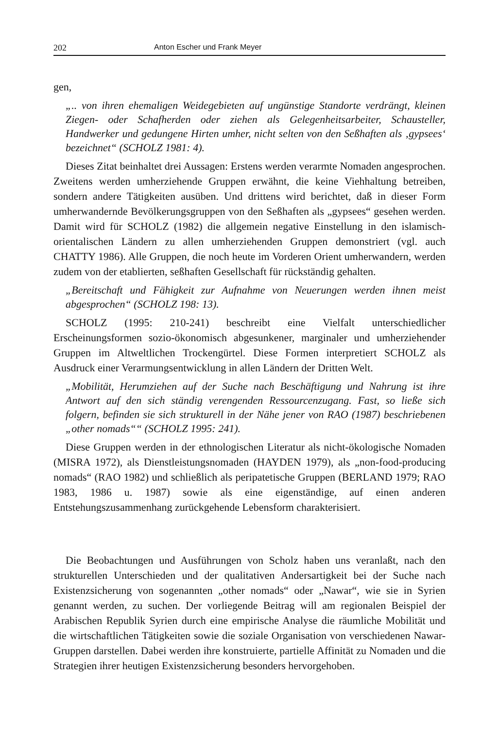202 Anton Escher und Frank Meyer
gen,
„.. von ihren ehemaligen Weidegebieten auf ungünstige Standorte verdrängt, kleinen Ziegen- oder Schafherden oder ziehen als Gelegenheitsarbeiter, Schausteller, Handwerker und gedungene Hirten umher, nicht selten von den Seßhaften als ‚gypsees‘ bezeichnet“ (SCHOLZ 1981: 4).
Dieses Zitat beinhaltet drei Aussagen: Erstens werden verarmte Nomaden angesprochen. Zweitens werden umherziehende Gruppen erwähnt, die keine Viehhaltung betreiben, sondern andere Tätigkeiten ausüben. Und drittens wird berichtet, daß in dieser Form umherwandernde Bevölkerungsgruppen von den Seßhaften als „gypsees“ gesehen werden. Damit wird für SCHOLZ (1982) die allgemein negative Einstellung in den islamisch-orientalischen Ländern zu allen umherziehenden Gruppen demonstriert (vgl. auch CHATTY 1986). Alle Gruppen, die noch heute im Vorderen Orient umherwandern, werden zudem von der etablierten, seßhaften Gesellschaft für rückständig gehalten.
„Bereitschaft und Fähigkeit zur Aufnahme von Neuerungen werden ihnen meist abgesprochen“ (SCHOLZ 198: 13).
SCHOLZ (1995: 210-241) beschreibt eine Vielfalt unterschiedlicher Erscheinungsformen sozio-ökonomisch abgesunkener, marginaler und umherziehender Gruppen im Altweltlichen Trockengürtel. Diese Formen interpretiert SCHOLZ als Ausdruck einer Verarmungsentwicklung in allen Ländern der Dritten Welt.
„Mobilität, Herumziehen auf der Suche nach Beschäftigung und Nahrung ist ihre Antwort auf den sich ständig verengenden Ressourcenzugang. Fast, so ließe sich folgern, befinden sie sich strukturell in der Nähe jener von RAO (1987) beschriebenen „other nomads““ (SCHOLZ 1995: 241).
Diese Gruppen werden in der ethnologischen Literatur als nicht-ökologische Nomaden (MISRA 1972), als Dienstleistungsnomaden (HAYDEN 1979), als „non-food-producing nomads“ (RAO 1982) und schließlich als peripatetische Gruppen (BERLAND 1979; RAO 1983, 1986 u. 1987) sowie als eine eigenständige, auf einen anderen Entstehungszusammenhang zurückgehende Lebensform charakterisiert.
Die Beobachtungen und Ausführungen von Scholz haben uns veranlaßt, nach den strukturellen Unterschieden und der qualitativen Andersartigkeit bei der Suche nach Existenzsicherung von sogenannten „other nomads“ oder „Nawar“, wie sie in Syrien genannt werden, zu suchen. Der vorliegende Beitrag will am regionalen Beispiel der Arabischen Republik Syrien durch eine empirische Analyse die räumliche Mobilität und die wirtschaftlichen Tätigkeiten sowie die soziale Organisation von verschiedenen Nawar-Gruppen darstellen. Dabei werden ihre konstruierte, partielle Affinität zu Nomaden und die Strategien ihrer heutigen Existenzsicherung besonders hervorgehoben.